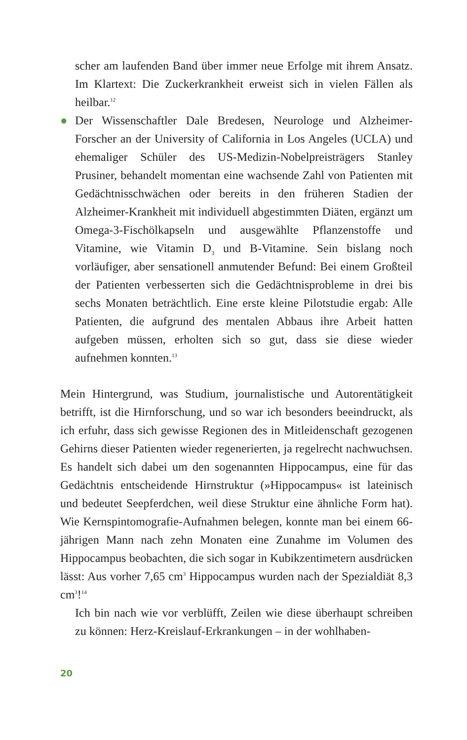scher am laufenden Band über immer neue Erfolge mit ihrem Ansatz. Im Klartext: Die Zuckerkrankheit erweist sich in vielen Fällen als heilbar.<sup>12</sup>
● Der Wissenschaftler Dale Bredesen, Neurologe und Alzheimer-Forscher an der University of California in Los Angeles (UCLA) und ehemaliger Schüler des US-Medizin-Nobelpreisträgers Stanley Prusiner, behandelt momentan eine wachsende Zahl von Patienten mit Gedächtnisschwächen oder bereits in den früheren Stadien der Alzheimer-Krankheit mit individuell abgestimmten Diäten, ergänzt um Omega-3-Fischölkapseln und ausgewählte Pflanzenstoffe und Vitamine, wie Vitamin D<sub>3</sub> und B-Vitamine. Sein bislang noch vorläufiger, aber sensationell anmutender Befund: Bei einem Großteil der Patienten verbesserten sich die Gedächtnisprobleme in drei bis sechs Monaten beträchtlich. Eine erste kleine Pilotstudie ergab: Alle Patienten, die aufgrund des mentalen Abbaus ihre Arbeit hatten aufgeben müssen, erholten sich so gut, dass sie diese wieder aufnehmen konnten.<sup>13</sup>
Mein Hintergrund, was Studium, journalistische und Autorentätigkeit betrifft, ist die Hirnforschung, und so war ich besonders beeindruckt, als ich erfuhr, dass sich gewisse Regionen des in Mitleidenschaft gezogenen Gehirns dieser Patienten wieder regenerierten, ja regelrecht nachwuchsen. Es handelt sich dabei um den sogenannten Hippocampus, eine für das Gedächtnis entscheidende Hirnstruktur (»Hippocampus« ist lateinisch und bedeutet Seepferdchen, weil diese Struktur eine ähnliche Form hat). Wie Kernspintomografie-Aufnahmen belegen, konnte man bei einem 66-jährigen Mann nach zehn Monaten eine Zunahme im Volumen des Hippocampus beobachten, die sich sogar in Kubikzentimetern ausdrücken lässt: Aus vorher 7,65 cm<sup>3</sup> Hippocampus wurden nach der Spezialdiät 8,3 cm<sup>3</sup>!<sup>14</sup>
Ich bin nach wie vor verblüfft, Zeilen wie diese überhaupt schreiben zu können: Herz-Kreislauf-Erkrankungen – in der wohlhaben-
20